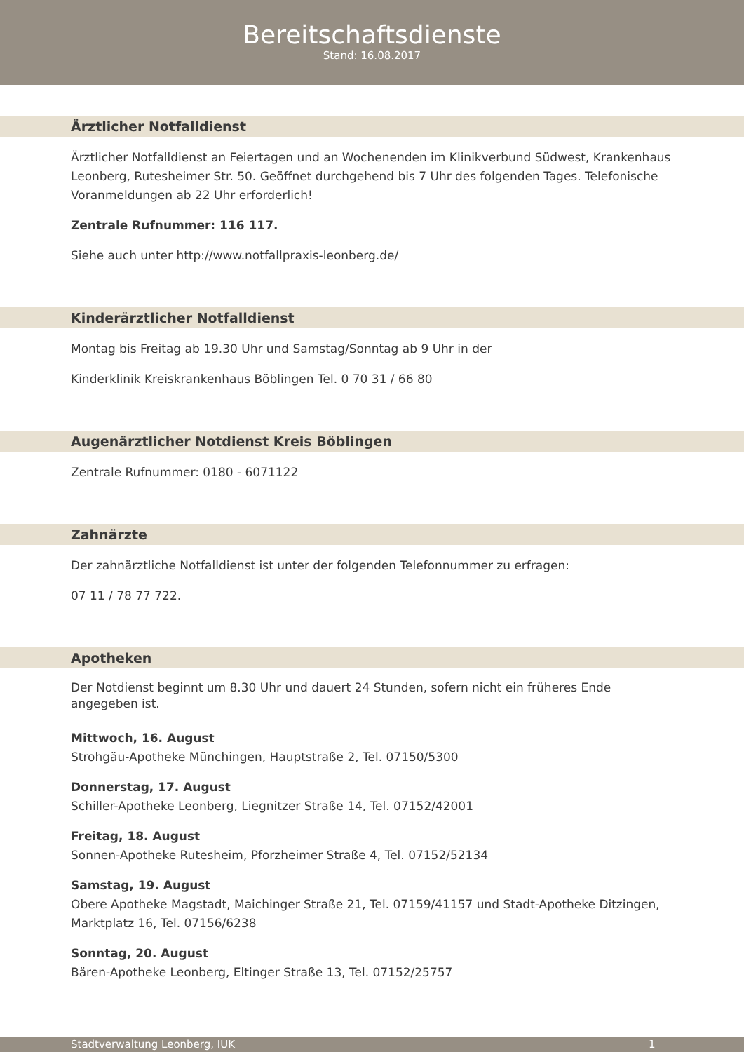Bereitschaftsdienste
Stand: 16.08.2017
Ärztlicher Notfalldienst
Ärztlicher Notfalldienst an Feiertagen und an Wochenenden im Klinikverbund Südwest, Krankenhaus Leonberg, Rutesheimer Str. 50. Geöffnet durchgehend bis 7 Uhr des folgenden Tages. Telefonische Voranmeldungen ab 22 Uhr erforderlich!
Zentrale Rufnummer: 116 117.
Siehe auch unter http://www.notfallpraxis-leonberg.de/
Kinderärztlicher Notfalldienst
Montag bis Freitag ab 19.30 Uhr und Samstag/Sonntag ab 9 Uhr in der
Kinderklinik Kreiskrankenhaus Böblingen Tel. 0 70 31 / 66 80
Augenärztlicher Notdienst Kreis Böblingen
Zentrale Rufnummer: 0180 - 6071122
Zahnärzte
Der zahnärztliche Notfalldienst ist unter der folgenden Telefonnummer zu erfragen:
07 11 / 78 77 722.
Apotheken
Der Notdienst beginnt um 8.30 Uhr und dauert 24 Stunden, sofern nicht ein früheres Ende angegeben ist.
Mittwoch, 16. August
Strohgäu-Apotheke Münchingen, Hauptstraße 2, Tel. 07150/5300
Donnerstag, 17. August
Schiller-Apotheke Leonberg, Liegnitzer Straße 14, Tel. 07152/42001
Freitag, 18. August
Sonnen-Apotheke Rutesheim, Pforzheimer Straße 4, Tel. 07152/52134
Samstag, 19. August
Obere Apotheke Magstadt, Maichinger Straße 21, Tel. 07159/41157 und Stadt-Apotheke Ditzingen, Marktplatz 16, Tel. 07156/6238
Sonntag, 20. August
Bären-Apotheke Leonberg, Eltinger Straße 13, Tel. 07152/25757
Stadtverwaltung Leonberg, IUK 1